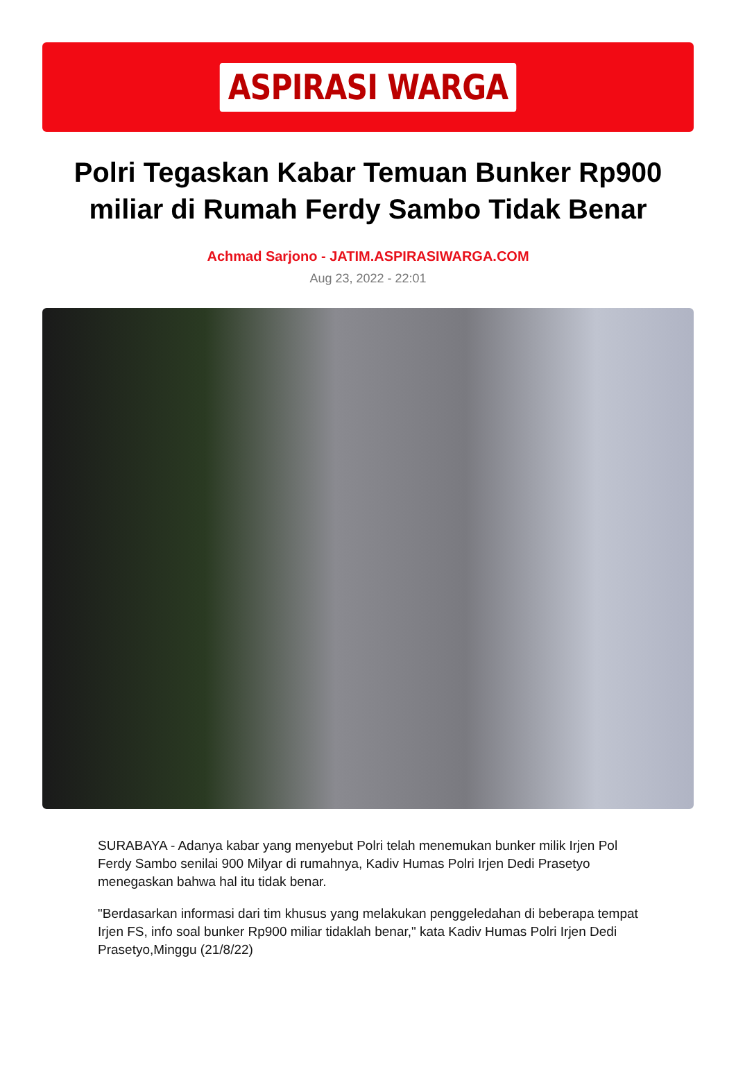ASPIRASI WARGA
Polri Tegaskan Kabar Temuan Bunker Rp900 miliar di Rumah Ferdy Sambo Tidak Benar
Achmad Sarjono - JATIM.ASPIRASIWARGA.COM
Aug 23, 2022 - 22:01
SURABAYA - Adanya kabar yang menyebut Polri telah menemukan bunker milik Irjen Pol Ferdy Sambo senilai 900 Milyar di rumahnya, Kadiv Humas Polri Irjen Dedi Prasetyo menegaskan bahwa hal itu tidak benar.
"Berdasarkan informasi dari tim khusus yang melakukan penggeledahan di beberapa tempat Irjen FS, info soal bunker Rp900 miliar tidaklah benar," kata Kadiv Humas Polri Irjen Dedi Prasetyo,Minggu (21/8/22)